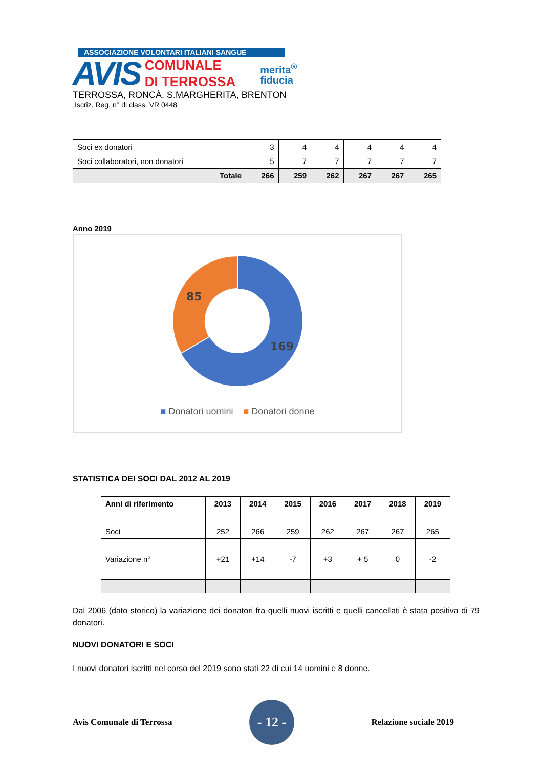ASSOCIAZIONE VOLONTARI ITALIANI SANGUE
AVIS
COMUNALE
DI TERROSSA
merita<sup>®</sup>
fiducia
TERROSSA, RONCÀ, S.MARGHERITA, BRENTON
Iscriz. Reg. n° di class. VR 0448
| Soci ex donatori | 3 | 4 | 4 | 4 | 4 | 4 |
| Soci collaboratori, non donatori | 5 | 7 | 7 | 7 | 7 | 7 |
| Totale | 266 | 259 | 262 | 267 | 267 | 265 |
Anno 2019
85
169
■ Donatori uomini ■ Donatori donne
STATISTICA DEI SOCI DAL 2012 AL 2019
| Anni di riferimento | 2013 | 2014 | 2015 | 2016 | 2017 | 2018 | 2019 |
| --- | --- | --- | --- | --- | --- | --- | --- |
| Soci | 252 | 266 | 259 | 262 | 267 | 267 | 265 |
| Variazione n° | +21 | +14 | -7 | +3 | + 5 | 0 | -2 |
Dal 2006 (dato storico) la variazione dei donatori fra quelli nuovi iscritti e quelli cancellati è stata positiva di 79 donatori.
NUOVI DONATORI E SOCI
I nuovi donatori iscritti nel corso del 2019 sono stati 22 di cui 14 uomini e 8 donne.
Avis Comunale di Terrossa
- 12 -
Relazione sociale 2019